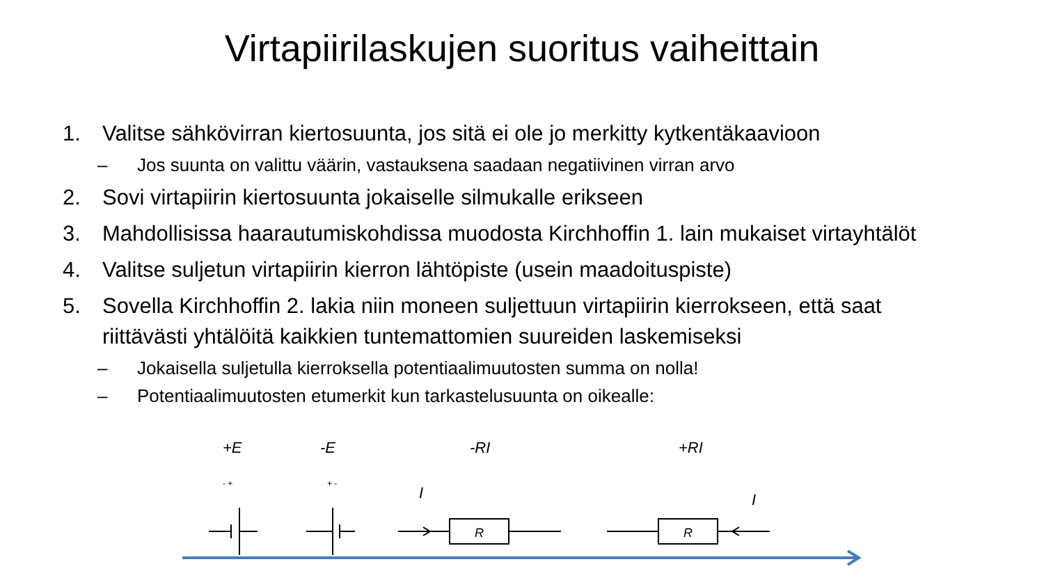Virtapiirilaskujen suoritus vaiheittain
1. Valitse sähkövirran kiertosuunta, jos sitä ei ole jo merkitty kytkentäkaavioon
– Jos suunta on valittu väärin, vastauksena saadaan negatiivinen virran arvo
2. Sovi virtapiirin kiertosuunta jokaiselle silmukalle erikseen
3. Mahdollisissa haarautumiskohdissa muodosta Kirchhoffin 1. lain mukaiset virtayhtälöt
4. Valitse suljetun virtapiirin kierron lähtöpiste (usein maadoituspiste)
5. Sovella Kirchhoffin 2. lakia niin moneen suljettuun virtapiirin kierrokseen, että saat riittävästi yhtälöitä kaikkien tuntemattomien suureiden laskemiseksi
– Jokaisella suljetulla kierroksella potentiaalimuutosten summa on nolla!
– Potentiaalimuutosten etumerkit kun tarkastelusuunta on oikealle:
+E -E -RI +RI
- + + -
I I
R
R